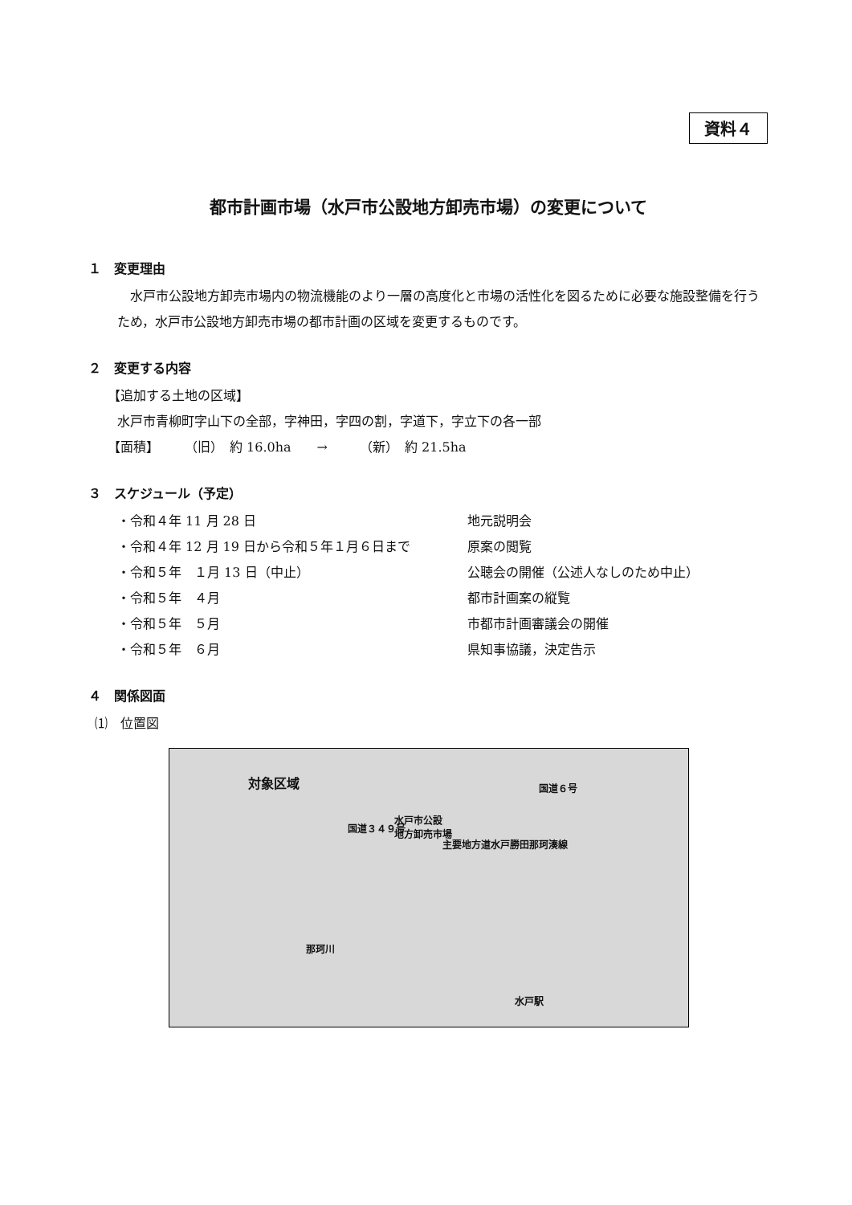資料４
都市計画市場（水戸市公設地方卸売市場）の変更について
１　変更理由
　水戸市公設地方卸売市場内の物流機能のより一層の高度化と市場の活性化を図るために必要な施設整備を行うため，水戸市公設地方卸売市場の都市計画の区域を変更するものです。
２　変更する内容
【追加する土地の区域】
水戸市青柳町字山下の全部，字神田，字四の割，字道下，字立下の各一部
【面積】　　　（旧）　約 16.0ha　　→　　　（新）　約 21.5ha
３　スケジュール（予定）
・令和４年 11 月 28 日 地元説明会
・令和４年 12 月 19 日から令和５年１月６日まで 原案の閲覧
・令和５年　１月 13 日（中止） 公聴会の開催（公述人なしのため中止）
・令和５年　４月 都市計画案の縦覧
・令和５年　５月 市都市計画審議会の開催
・令和５年　６月 県知事協議，決定告示
４　関係図面
⑴　位置図
対象区域
水戸市公設
地方卸売市場
主要地方道水戸勝田那珂湊線
国道３４９号
国道６号
那珂川
水戸駅